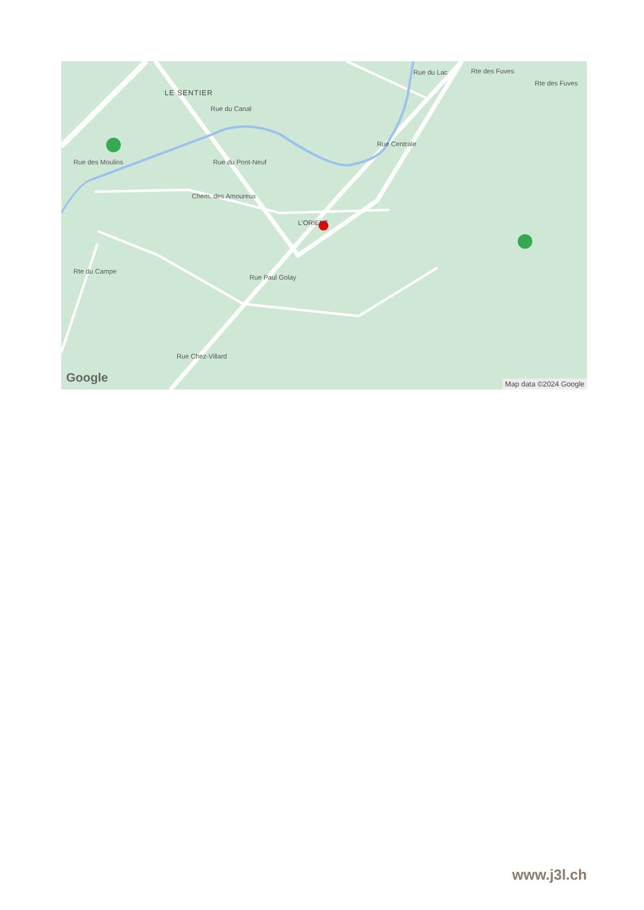LE SENTIER
Rue du Canal
Rue du Pont-Neuf
Chem. des Amoureux
L'ORIENT
Rue Centrale
Rue du Lac Rte des Fuves
Rte des Fuves
Rue des Moulins
Rte du Campe
Rue Paul Golay
Rue Chez-Villard
Google Map data ©2024 Google
www.j3l.ch